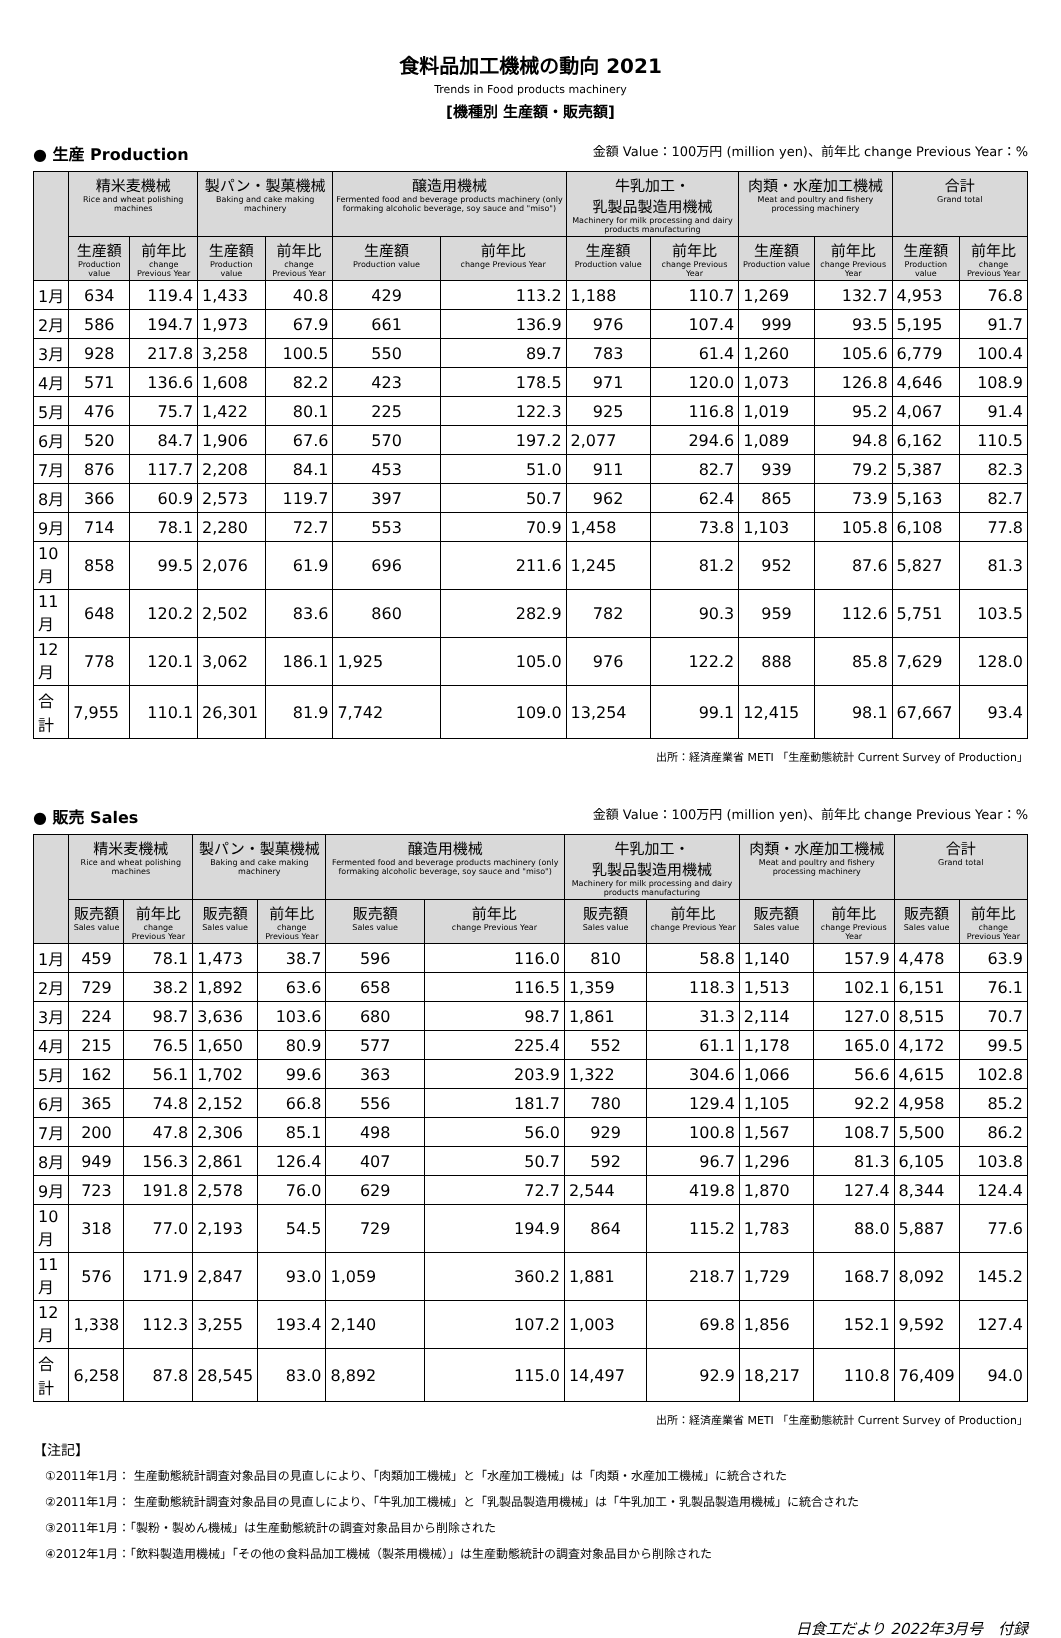食料品加工機械の動向 2021
Trends in Food products machinery
[機種別 生産額・販売額]
● 生産 Production 金額 Value：100万円 (million yen)、前年比 change Previous Year：%
| | 精米麦機械 Rice and wheat polishing machines | | 製パン・製菓機械 Baking and cake making machinery | | 醸造用機械 Fermented food and beverage products machinery (only formaking alcoholic beverage, soy sauce and "miso") | | 牛乳加工・ 乳製品製造用機械 Machinery for milk processing and dairy products manufacturing | | 肉類・水産加工機械 Meat and poultry and fishery processing machinery | | 合計 Grand total | |
| --- | --- | --- | --- | --- | --- | --- | --- | --- | --- | --- | --- | --- |
| | 生産額 Production value | 前年比 change Previous Year | 生産額 Production value | 前年比 change Previous Year | 生産額 Production value | 前年比 change Previous Year | 生産額 Production value | 前年比 change Previous Year | 生産額 Production value | 前年比 change Previous Year | 生産額 Production value | 前年比 change Previous Year |
| 1月 | 634 | 119.4 | 1,433 | 40.8 | 429 | 113.2 | 1,188 | 110.7 | 1,269 | 132.7 | 4,953 | 76.8 |
| 2月 | 586 | 194.7 | 1,973 | 67.9 | 661 | 136.9 | 976 | 107.4 | 999 | 93.5 | 5,195 | 91.7 |
| 3月 | 928 | 217.8 | 3,258 | 100.5 | 550 | 89.7 | 783 | 61.4 | 1,260 | 105.6 | 6,779 | 100.4 |
| 4月 | 571 | 136.6 | 1,608 | 82.2 | 423 | 178.5 | 971 | 120.0 | 1,073 | 126.8 | 4,646 | 108.9 |
| 5月 | 476 | 75.7 | 1,422 | 80.1 | 225 | 122.3 | 925 | 116.8 | 1,019 | 95.2 | 4,067 | 91.4 |
| 6月 | 520 | 84.7 | 1,906 | 67.6 | 570 | 197.2 | 2,077 | 294.6 | 1,089 | 94.8 | 6,162 | 110.5 |
| 7月 | 876 | 117.7 | 2,208 | 84.1 | 453 | 51.0 | 911 | 82.7 | 939 | 79.2 | 5,387 | 82.3 |
| 8月 | 366 | 60.9 | 2,573 | 119.7 | 397 | 50.7 | 962 | 62.4 | 865 | 73.9 | 5,163 | 82.7 |
| 9月 | 714 | 78.1 | 2,280 | 72.7 | 553 | 70.9 | 1,458 | 73.8 | 1,103 | 105.8 | 6,108 | 77.8 |
| 10月 | 858 | 99.5 | 2,076 | 61.9 | 696 | 211.6 | 1,245 | 81.2 | 952 | 87.6 | 5,827 | 81.3 |
| 11月 | 648 | 120.2 | 2,502 | 83.6 | 860 | 282.9 | 782 | 90.3 | 959 | 112.6 | 5,751 | 103.5 |
| 12月 | 778 | 120.1 | 3,062 | 186.1 | 1,925 | 105.0 | 976 | 122.2 | 888 | 85.8 | 7,629 | 128.0 |
| 合計 | 7,955 | 110.1 | 26,301 | 81.9 | 7,742 | 109.0 | 13,254 | 99.1 | 12,415 | 98.1 | 67,667 | 93.4 |
出所：経済産業省 METI 「生産動態統計 Current Survey of Production」
● 販売 Sales 金額 Value：100万円 (million yen)、前年比 change Previous Year：%
| | 精米麦機械 Rice and wheat polishing machines | | 製パン・製菓機械 Baking and cake making machinery | | 醸造用機械 Fermented food and beverage products machinery (only formaking alcoholic beverage, soy sauce and "miso") | | 牛乳加工・ 乳製品製造用機械 Machinery for milk processing and dairy products manufacturing | | 肉類・水産加工機械 Meat and poultry and fishery processing machinery | | 合計 Grand total | |
| --- | --- | --- | --- | --- | --- | --- | --- | --- | --- | --- | --- | --- |
| | 販売額 Sales value | 前年比 change Previous Year | 販売額 Sales value | 前年比 change Previous Year | 販売額 Sales value | 前年比 change Previous Year | 販売額 Sales value | 前年比 change Previous Year | 販売額 Sales value | 前年比 change Previous Year | 販売額 Sales value | 前年比 change Previous Year |
| 1月 | 459 | 78.1 | 1,473 | 38.7 | 596 | 116.0 | 810 | 58.8 | 1,140 | 157.9 | 4,478 | 63.9 |
| 2月 | 729 | 38.2 | 1,892 | 63.6 | 658 | 116.5 | 1,359 | 118.3 | 1,513 | 102.1 | 6,151 | 76.1 |
| 3月 | 224 | 98.7 | 3,636 | 103.6 | 680 | 98.7 | 1,861 | 31.3 | 2,114 | 127.0 | 8,515 | 70.7 |
| 4月 | 215 | 76.5 | 1,650 | 80.9 | 577 | 225.4 | 552 | 61.1 | 1,178 | 165.0 | 4,172 | 99.5 |
| 5月 | 162 | 56.1 | 1,702 | 99.6 | 363 | 203.9 | 1,322 | 304.6 | 1,066 | 56.6 | 4,615 | 102.8 |
| 6月 | 365 | 74.8 | 2,152 | 66.8 | 556 | 181.7 | 780 | 129.4 | 1,105 | 92.2 | 4,958 | 85.2 |
| 7月 | 200 | 47.8 | 2,306 | 85.1 | 498 | 56.0 | 929 | 100.8 | 1,567 | 108.7 | 5,500 | 86.2 |
| 8月 | 949 | 156.3 | 2,861 | 126.4 | 407 | 50.7 | 592 | 96.7 | 1,296 | 81.3 | 6,105 | 103.8 |
| 9月 | 723 | 191.8 | 2,578 | 76.0 | 629 | 72.7 | 2,544 | 419.8 | 1,870 | 127.4 | 8,344 | 124.4 |
| 10月 | 318 | 77.0 | 2,193 | 54.5 | 729 | 194.9 | 864 | 115.2 | 1,783 | 88.0 | 5,887 | 77.6 |
| 11月 | 576 | 171.9 | 2,847 | 93.0 | 1,059 | 360.2 | 1,881 | 218.7 | 1,729 | 168.7 | 8,092 | 145.2 |
| 12月 | 1,338 | 112.3 | 3,255 | 193.4 | 2,140 | 107.2 | 1,003 | 69.8 | 1,856 | 152.1 | 9,592 | 127.4 |
| 合計 | 6,258 | 87.8 | 28,545 | 83.0 | 8,892 | 115.0 | 14,497 | 92.9 | 18,217 | 110.8 | 76,409 | 94.0 |
出所：経済産業省 METI 「生産動態統計 Current Survey of Production」
【注記】
　①2011年1月： 生産動態統計調査対象品目の見直しにより、「肉類加工機械」と「水産加工機械」は「肉類・水産加工機械」に統合された
　②2011年1月： 生産動態統計調査対象品目の見直しにより、「牛乳加工機械」と「乳製品製造用機械」は「牛乳加工・乳製品製造用機械」に統合された
　③2011年1月：「製粉・製めん機械」は生産動態統計の調査対象品目から削除された
　④2012年1月：「飲料製造用機械」「その他の食料品加工機械（製茶用機械）」は生産動態統計の調査対象品目から削除された
日食工だより 2022年3月号　付録